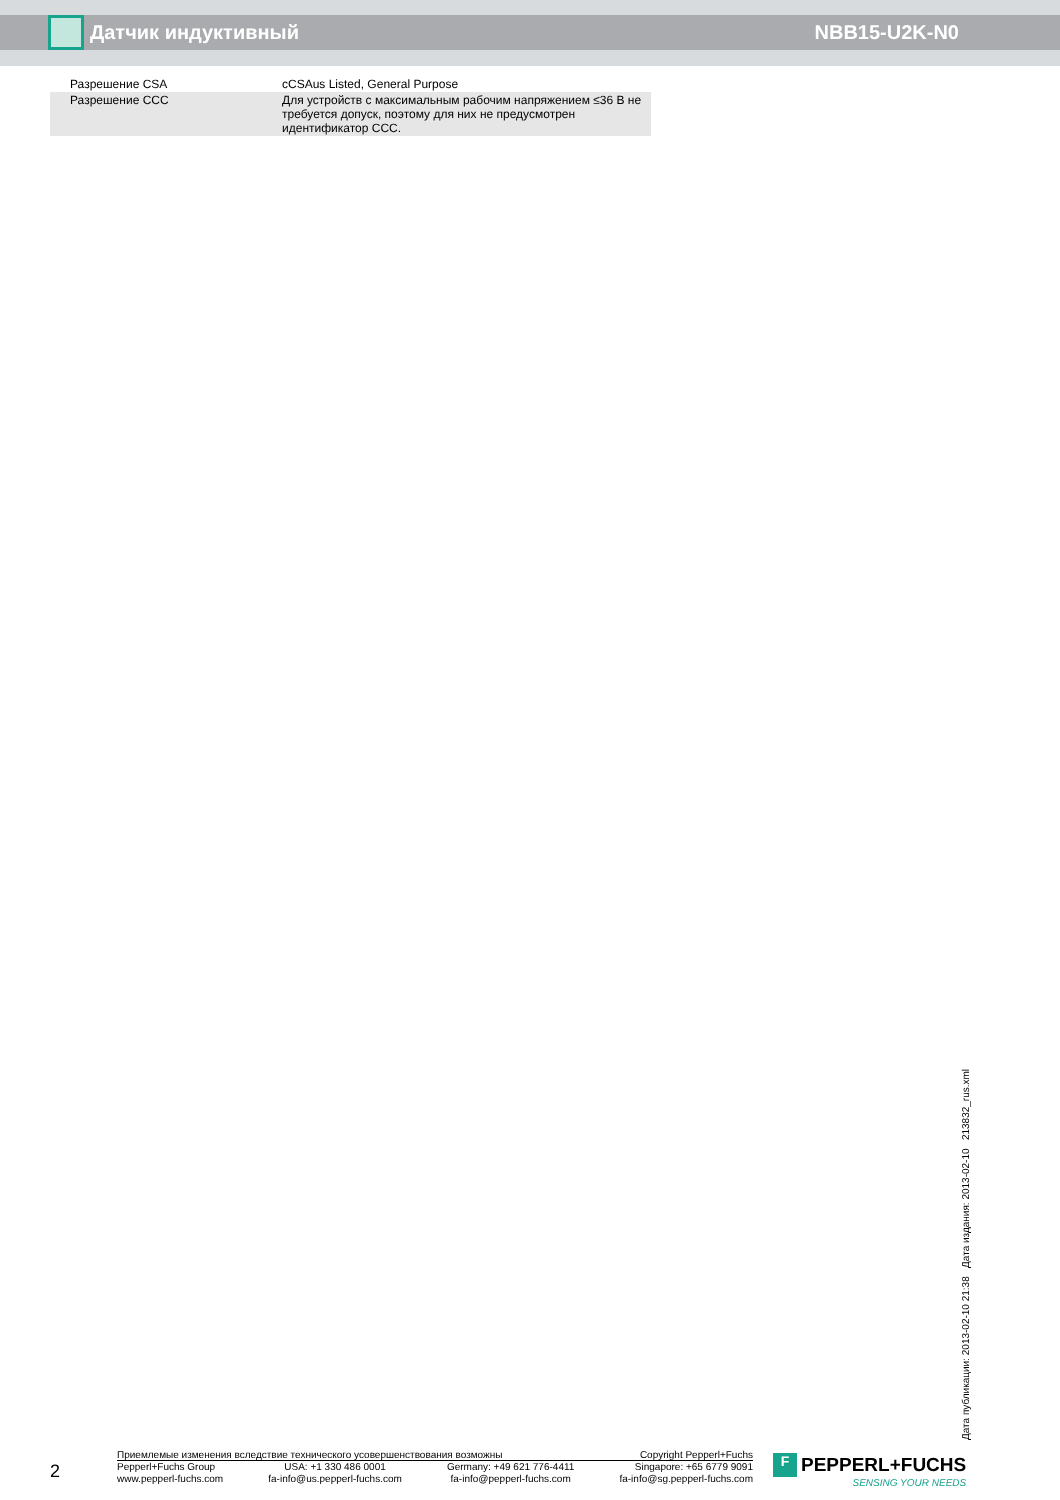Датчик индуктивный
NBB15-U2K-N0
| Разрешение CSA | cCSAus Listed, General Purpose |
| Разрешение CCC | Для устройств с максимальным рабочим напряжением ≤36 В не требуется допуск, поэтому для них не предусмотрен идентификатор CCC. |
Дата публикации: 2013-02-10 21:38 Дата издания: 2013-02-10 213832_rus.xml
2
Приемлемые изменения вследствие технического усовершенствования возможны
Copyright Pepperl+Fuchs
Pepperl+Fuchs Group
www.pepperl-fuchs.com
USA: +1 330 486 0001
fa-info@us.pepperl-fuchs.com
Germany: +49 621 776-4411
fa-info@pepperl-fuchs.com
Singapore: +65 6779 9091
fa-info@sg.pepperl-fuchs.com
F PEPPERL+FUCHS
SENSING YOUR NEEDS